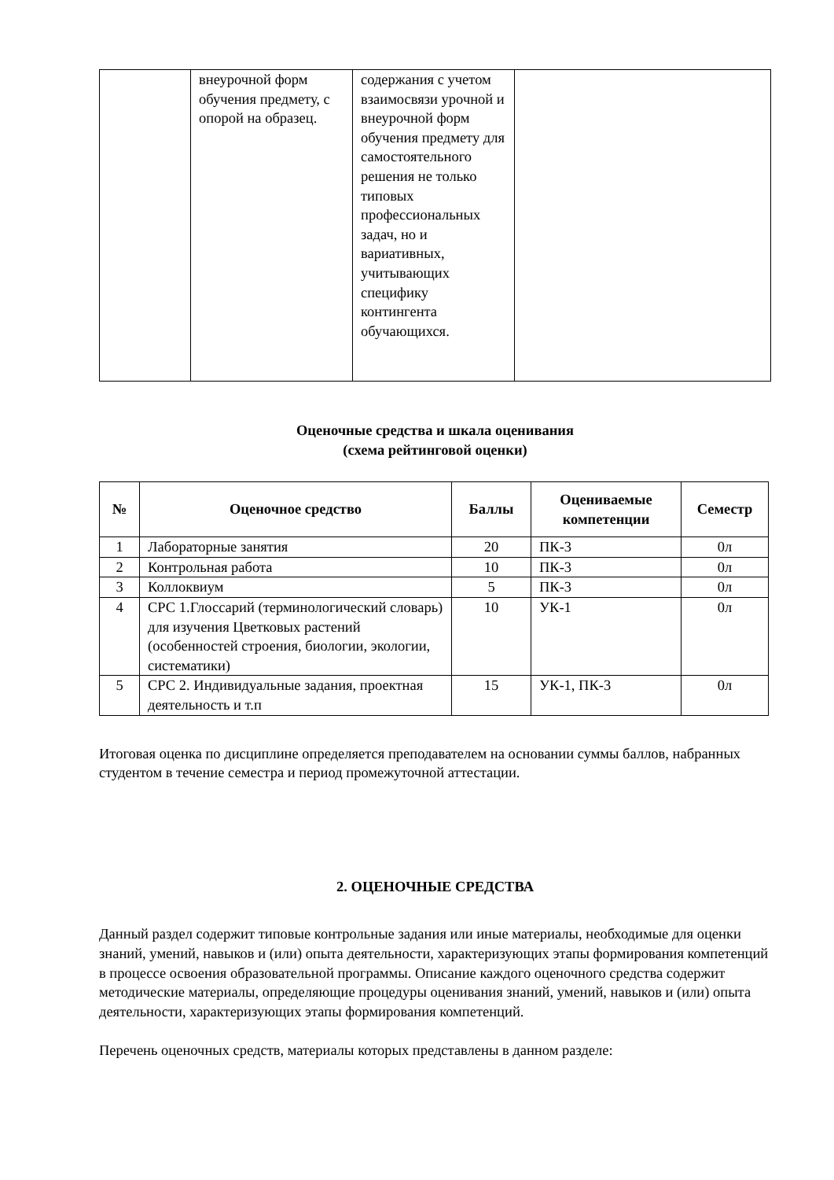| | внеурочной форм обучения предмету, с опорой на образец. | содержания с учетом взаимосвязи урочной и внеурочной форм обучения предмету для самостоятельного решения не только типовых профессиональных задач, но и вариативных, учитывающих специфику контингента обучающихся. | |
Оценочные средства и шкала оценивания
(схема рейтинговой оценки)
| № | Оценочное средство | Баллы | Оцениваемые компетенции | Семестр |
| --- | --- | --- | --- | --- |
| 1 | Лабораторные занятия | 20 | ПК-3 | 0л |
| 2 | Контрольная работа | 10 | ПК-3 | 0л |
| 3 | Коллоквиум | 5 | ПК-3 | 0л |
| 4 | СРС 1.Глоссарий (терминологический словарь) для изучения Цветковых растений (особенностей строения, биологии, экологии, систематики) | 10 | УК-1 | 0л |
| 5 | СРС 2. Индивидуальные задания, проектная деятельность и т.п | 15 | УК-1, ПК-3 | 0л |
Итоговая оценка по дисциплине определяется преподавателем на основании суммы баллов, набранных студентом в течение семестра и период промежуточной аттестации.
2. ОЦЕНОЧНЫЕ СРЕДСТВА
Данный раздел содержит типовые контрольные задания или иные материалы, необходимые для оценки знаний, умений, навыков и (или) опыта деятельности, характеризующих этапы формирования компетенций в процессе освоения образовательной программы. Описание каждого оценочного средства содержит методические материалы, определяющие процедуры оценивания знаний, умений, навыков и (или) опыта деятельности, характеризующих этапы формирования компетенций.
Перечень оценочных средств, материалы которых представлены в данном разделе: